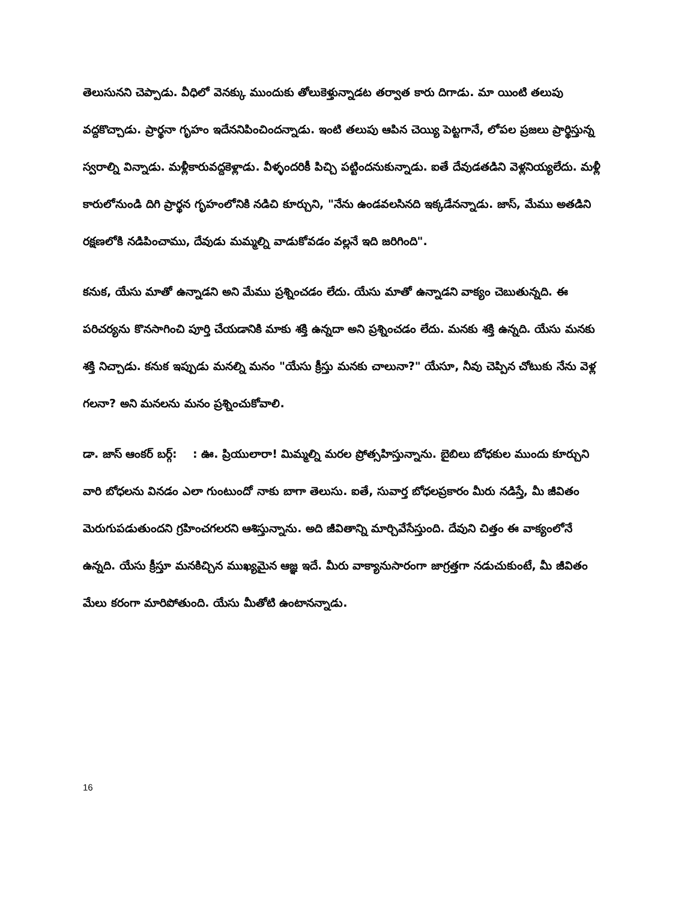తెలుసునని చెప్పాడు. వీధిలో వెనక్కు ముందుకు తోలుకెళ్తున్నాడట తర్వాత కారు దిగాడు. మా యింటి తలుపు వద్దకొచ్చాడు. ప్రార్థనా గృహం ఇదేననిపించిందన్నాడు. ఇంటి తలుపు ఆపిన చెయ్యి పెట్టగానే, లోపల ప్రజలు ప్రార్థిస్తున్న స్వరాల్ని విన్నాడు. మళ్లీకారువద్దకెళ్లాడు. వీళ్ళందరికీ పిచ్చి పట్టిందనుకున్నాడు. ఐతే దేవుడతడిని వెళ్లనియ్యలేదు. మళ్లీ కారులోనుండి దిగి ప్రార్థన గృహంలోనికి నడిచి కూర్చుని, "నేను ఉండవలసినది ఇక్కడేనన్నాడు. జాస్, మేము అతడిని రక్షణలోకి నడిపించాము, దేవుడు మమ్మల్ని వాడుకోవడం వల్లనే ఇది జరిగింది".
కనుక, యేసు మాతో ఉన్నాడని అని మేము ప్రశ్నించడం లేదు. యేసు మాతో ఉన్నాడని వాక్యం చెబుతున్నది. ఈ పరిచర్యను కొనసాగించి పూర్తి చేయడానికి మాకు శక్తి ఉన్నదా అని ప్రశ్నించడం లేదు. మనకు శక్తి ఉన్నది. యేసు మనకు శక్తి నిచ్చాడు. కనుక ఇప్పుడు మనల్ని మనం "యేసు క్రీస్తు మనకు చాలునా?" యేసూ, నీవు చెప్పిన చోటుకు నేను వెళ్ల గలనా? అని మనలను మనం ప్రశ్నించుకోవాలి.
డా. జాస్ ఆంకర్ బర్గ్: : ఊ. ప్రియులారా! మిమ్మల్ని మరల ప్రోత్సహిస్తున్నాను. బైబిలు బోధకుల ముందు కూర్చుని వారి బోధలను వినడం ఎలా గుంటుందో నాకు బాగా తెలుసు. ఐతే, సువార్త బోధలప్రకారం మీరు నడిస్తే, మీ జీవితం మెరుగుపడుతుందని గ్రహించగలరని ఆశిస్తున్నాను. అది జీవితాన్ని మార్చివేసేస్తుంది. దేవుని చిత్తం ఈ వాక్యంలోనే ఉన్నది. యేసు క్రీస్తూ మనకిచ్చిన ముఖ్యమైన ఆజ్ఞ ఇదే. మీరు వాక్యానుసారంగా జాగ్రత్తగా నడుచుకుంటే, మీ జీవితం మేలు కరంగా మారిపోతుంది. యేసు మీతోటి ఉంటానన్నాడు.
16